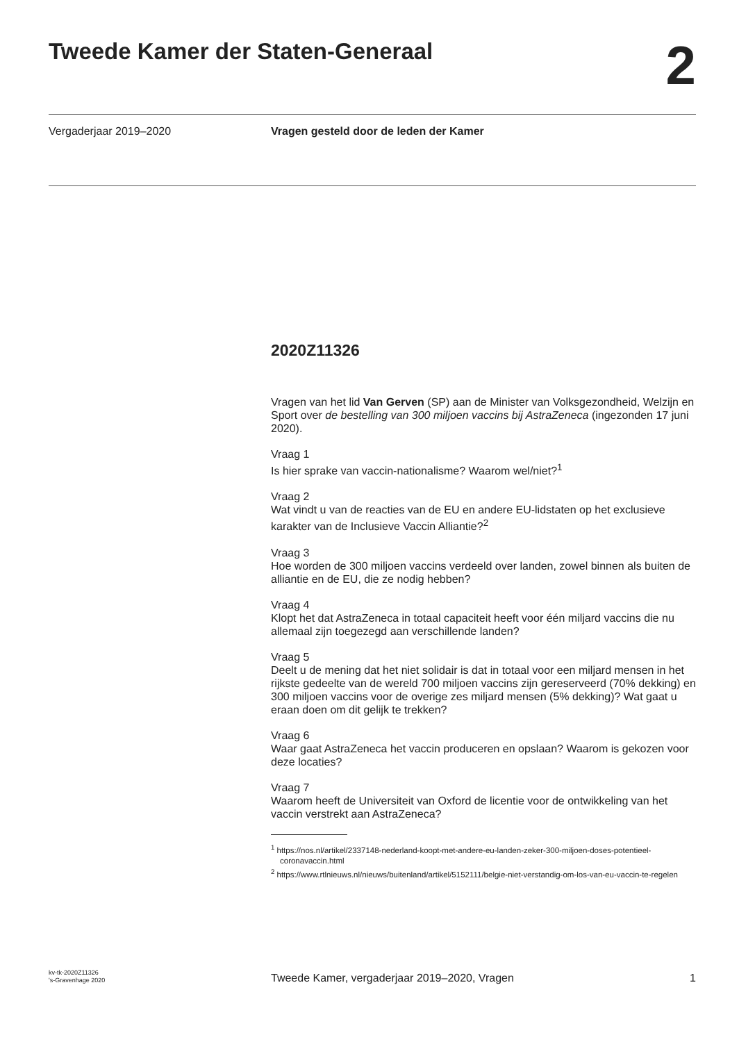Tweede Kamer der Staten-Generaal
2
Vergaderjaar 2019–2020 Vragen gesteld door de leden der Kamer
2020Z11326
Vragen van het lid Van Gerven (SP) aan de Minister van Volksgezondheid, Welzijn en Sport over de bestelling van 300 miljoen vaccins bij AstraZeneca (ingezonden 17 juni 2020).
Vraag 1
Is hier sprake van vaccin-nationalisme? Waarom wel/niet?<sup>1</sup>
Vraag 2
Wat vindt u van de reacties van de EU en andere EU-lidstaten op het exclusieve karakter van de Inclusieve Vaccin Alliantie?<sup>2</sup>
Vraag 3
Hoe worden de 300 miljoen vaccins verdeeld over landen, zowel binnen als buiten de alliantie en de EU, die ze nodig hebben?
Vraag 4
Klopt het dat AstraZeneca in totaal capaciteit heeft voor één miljard vaccins die nu allemaal zijn toegezegd aan verschillende landen?
Vraag 5
Deelt u de mening dat het niet solidair is dat in totaal voor een miljard mensen in het rijkste gedeelte van de wereld 700 miljoen vaccins zijn gereserveerd (70% dekking) en 300 miljoen vaccins voor de overige zes miljard mensen (5% dekking)? Wat gaat u eraan doen om dit gelijk te trekken?
Vraag 6
Waar gaat AstraZeneca het vaccin produceren en opslaan? Waarom is gekozen voor deze locaties?
Vraag 7
Waarom heeft de Universiteit van Oxford de licentie voor de ontwikkeling van het vaccin verstrekt aan AstraZeneca?
<sup>1</sup> https://nos.nl/artikel/2337148-nederland-koopt-met-andere-eu-landen-zeker-300-miljoen-doses-potentieel-coronavaccin.html
<sup>2</sup> https://www.rtlnieuws.nl/nieuws/buitenland/artikel/5152111/belgie-niet-verstandig-om-los-van-eu-vaccin-te-regelen
kv-tk-2020Z11326
's-Gravenhage 2020
Tweede Kamer, vergaderjaar 2019–2020, Vragen
1